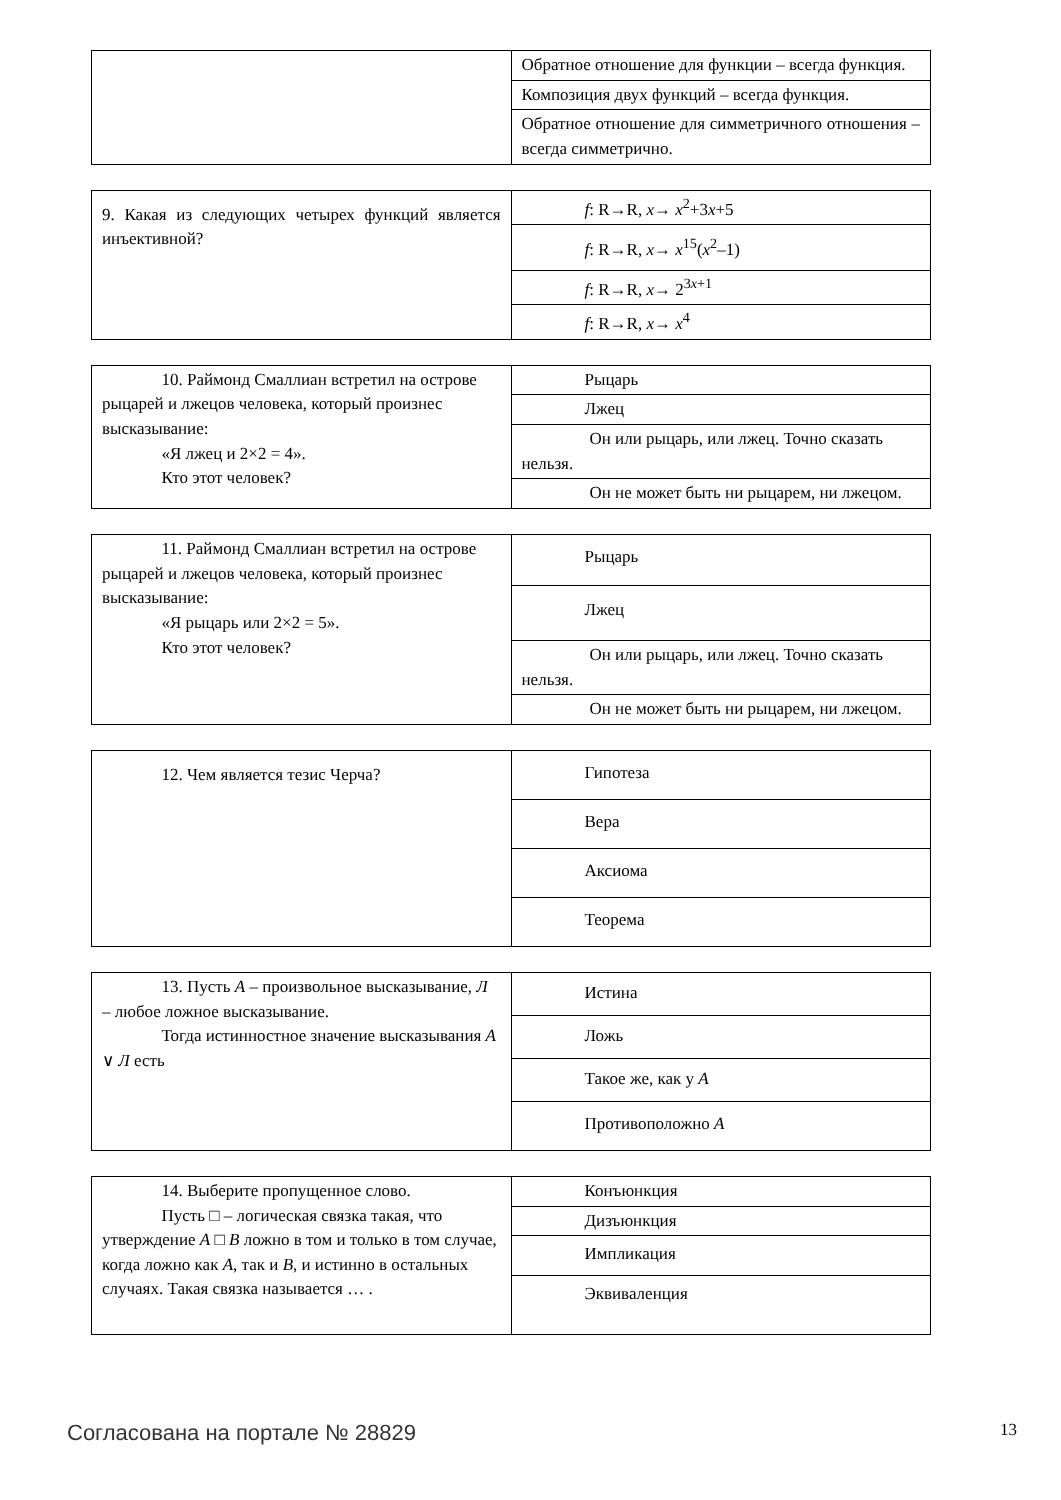| | Обратное отношение для функции – всегда функция. |
| | Композиция двух функций – всегда функция. |
| | Обратное отношение для симметричного отношения – всегда симметрично. |
| 9. Какая из следующих четырех функций является инъективной? | f : R→R, x → x<sup>2</sup>+3 x +5 |
| | f : R→R, x → x<sup>15</sup>( x<sup>2</sup>–1) |
| | f : R→R, x → 2<sup>3x+1</sup> |
| | f : R→R, x → x<sup>4</sup> |
| 10. Раймонд Смаллиан встретил на острове рыцарей и лжецов человека, который произнес высказывание: «Я лжец и 2×2 = 4». Кто этот человек? | Рыцарь |
| | Лжец |
| | Он или рыцарь, или лжец. Точно сказать нельзя. |
| | Он не может быть ни рыцарем, ни лжецом. |
| 11. Раймонд Смаллиан встретил на острове рыцарей и лжецов человека, который произнес высказывание: «Я рыцарь или 2×2 = 5». Кто этот человек? | Рыцарь |
| | Лжец |
| | Он или рыцарь, или лжец. Точно сказать нельзя. |
| | Он не может быть ни рыцарем, ни лжецом. |
| 12. Чем является тезис Черча? | Гипотеза |
| | Вера |
| | Аксиома |
| | Теорема |
| 13. Пусть A – произвольное высказывание, Л – любое ложное высказывание. Тогда истинностное значение высказывания A ∨ Л есть | Истина |
| | Ложь |
| | Такое же, как у A |
| | Противоположно A |
| 14. Выберите пропущенное слово. Пусть □ – логическая связка такая, что утверждение A □ B ложно в том и только в том случае, когда ложно как A , так и B , и истинно в остальных случаях. Такая связка называется … . | Конъюнкция |
| | Дизъюнкция |
| | Импликация |
| | Эквиваленция |
Согласована на портале № 28829 13